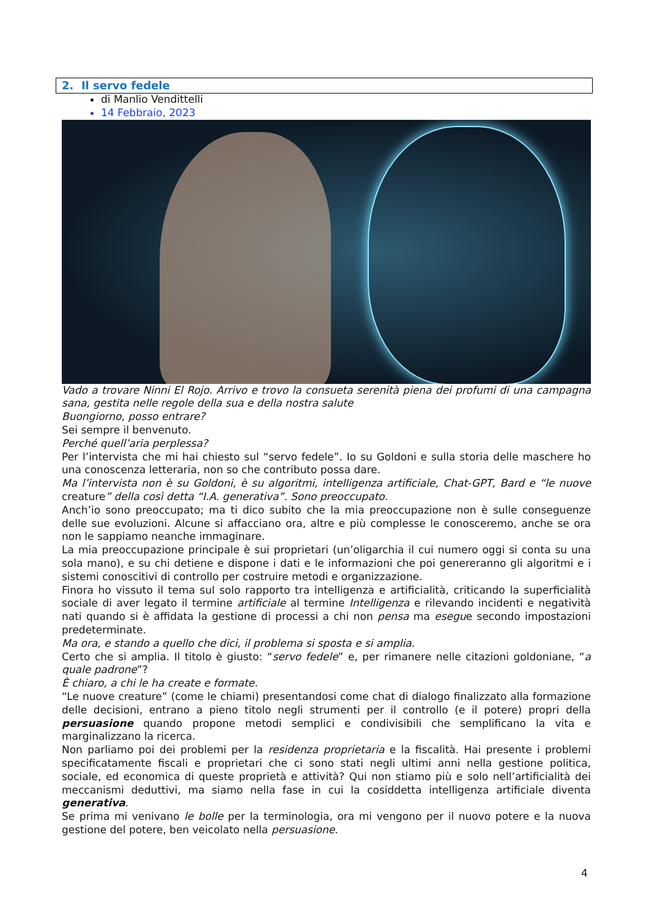2. Il servo fedele
di Manlio Vendittelli
14 Febbraio, 2023
Vado a trovare Ninni El Rojo. Arrivo e trovo la consueta serenità piena dei profumi di una campagna sana, gestita nelle regole della sua e della nostra salute
Buongiorno, posso entrare?
Sei sempre il benvenuto.
Perché quell’aria perplessa?
Per l’intervista che mi hai chiesto sul “servo fedele”. Io su Goldoni e sulla storia delle maschere ho una conoscenza letteraria, non so che contributo possa dare.
Ma l’intervista non è su Goldoni, è su algoritmi, intelligenza artificiale, Chat-GPT, Bard e “le nuove creature” della così detta “I.A. generativa”. Sono preoccupato.
Anch’io sono preoccupato; ma ti dico subito che la mia preoccupazione non è sulle conseguenze delle sue evoluzioni. Alcune si affacciano ora, altre e più complesse le conosceremo, anche se ora non le sappiamo neanche immaginare.
La mia preoccupazione principale è sui proprietari (un’oligarchia il cui numero oggi si conta su una sola mano), e su chi detiene e dispone i dati e le informazioni che poi genereranno gli algoritmi e i sistemi conoscitivi di controllo per costruire metodi e organizzazione.
Finora ho vissuto il tema sul solo rapporto tra intelligenza e artificialità, criticando la superficialità sociale di aver legato il termine artificiale al termine Intelligenza e rilevando incidenti e negatività nati quando si è affidata la gestione di processi a chi non pensa ma esegue secondo impostazioni predeterminate.
Ma ora, e stando a quello che dici, il problema si sposta e si amplia.
Certo che si amplia. Il titolo è giusto: “servo fedele” e, per rimanere nelle citazioni goldoniane, “a quale padrone”?
È chiaro, a chi le ha create e formate.
“Le nuove creature” (come le chiami) presentandosi come chat di dialogo finalizzato alla formazione delle decisioni, entrano a pieno titolo negli strumenti per il controllo (e il potere) propri della persuasione quando propone metodi semplici e condivisibili che semplificano la vita e marginalizzano la ricerca.
Non parliamo poi dei problemi per la residenza proprietaria e la fiscalità. Hai presente i problemi specificatamente fiscali e proprietari che ci sono stati negli ultimi anni nella gestione politica, sociale, ed economica di queste proprietà e attività? Qui non stiamo più e solo nell’artificialità dei meccanismi deduttivi, ma siamo nella fase in cui la cosiddetta intelligenza artificiale diventa generativa.
Se prima mi venivano le bolle per la terminologia, ora mi vengono per il nuovo potere e la nuova gestione del potere, ben veicolato nella persuasione.
4